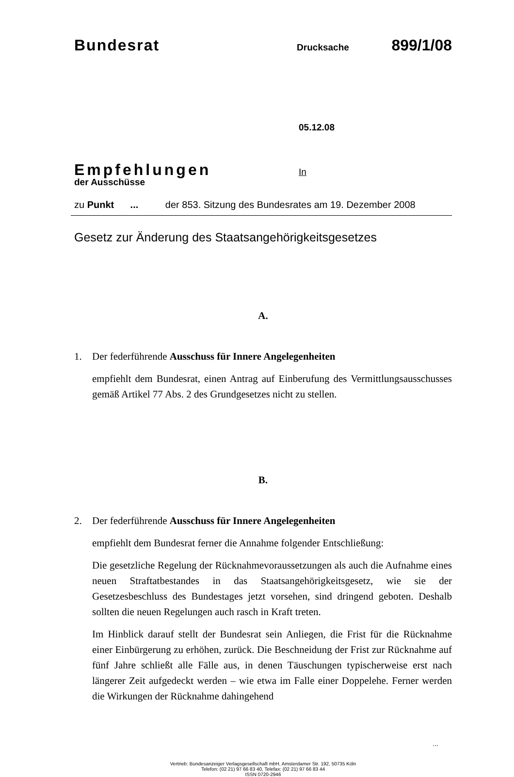Bundesrat
Drucksache
899/1/08
05.12.08
Empfehlungen
In
der Ausschüsse
zu Punkt ... der 853. Sitzung des Bundesrates am 19. Dezember 2008
Gesetz zur Änderung des Staatsangehörigkeitsgesetzes
A.
1. Der federführende Ausschuss für Innere Angelegenheiten
empfiehlt dem Bundesrat, einen Antrag auf Einberufung des Vermittlungsausschusses gemäß Artikel 77 Abs. 2 des Grundgesetzes nicht zu stellen.
B.
2. Der federführende Ausschuss für Innere Angelegenheiten
empfiehlt dem Bundesrat ferner die Annahme folgender Entschließung:
Die gesetzliche Regelung der Rücknahmevoraussetzungen als auch die Aufnahme eines neuen Straftatbestandes in das Staatsangehörigkeitsgesetz, wie sie der Gesetzesbeschluss des Bundestages jetzt vorsehen, sind dringend geboten. Deshalb sollten die neuen Regelungen auch rasch in Kraft treten.
Im Hinblick darauf stellt der Bundesrat sein Anliegen, die Frist für die Rücknahme einer Einbürgerung zu erhöhen, zurück. Die Beschneidung der Frist zur Rücknahme auf fünf Jahre schließt alle Fälle aus, in denen Täuschungen typischerweise erst nach längerer Zeit aufgedeckt werden – wie etwa im Falle einer Doppelehe. Ferner werden die Wirkungen der Rücknahme dahingehend
...
Vertrieb: Bundesanzeiger Verlagsgesellschaft mbH, Amsterdamer Str. 192, 50735 Köln
Telefon: (02 21) 97 66 83 40, Telefax: (02 21) 97 66 83 44
ISSN 0720-2946